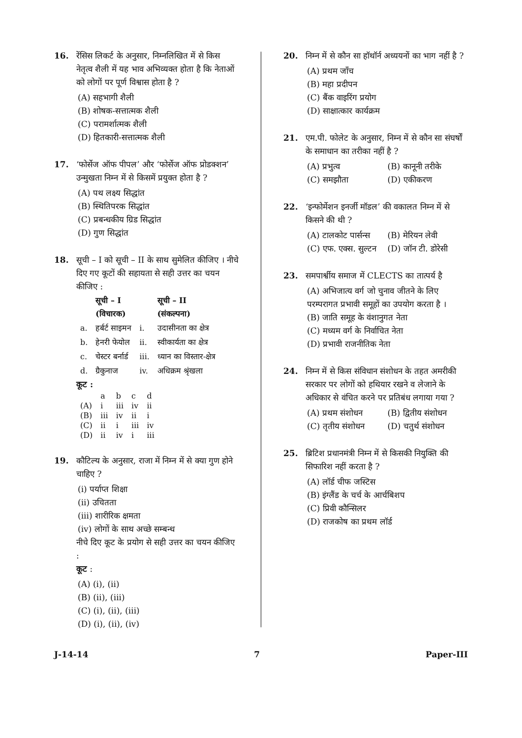16. रेंसिस लिकर्ट के अनुसार, निम्नलिखित में से किस नेतृत्व शैली में यह भाव अभिव्यक्त होता है कि नेताओं को लोगों पर पूर्ण विश्वास होता है ?
(A) सहभागी शैली
(B) शोषक-सत्तात्मक शैली
(C) परामर्शात्मक शैली
(D) हितकारी-सत्तात्मक शैली
17. ‘फोर्सेज ऑफ पीपल’ और ‘फोर्सेज ऑफ प्रोडक्शन’ उन्मुखता निम्न में से किसमें प्रयुक्त होता है ?
(A) पथ लक्ष्य सिद्धांत
(B) स्थितिपरक सिद्धांत
(C) प्रबन्धकीय ग्रिड सिद्धांत
(D) गुण सिद्धांत
18. सूची – I को सूची – II के साथ सुमेलित कीजिए । नीचे दिए गए कूटों की सहायता से सही उत्तर का चयन कीजिए :
| | सूची – I (विचारक) | | सूची – II (संकल्पना) |
| --- | --- | --- | --- |
| a. | हर्बर्ट साइमन | i. | उदासीनता का क्षेत्र |
| b. | हेनरी फेयोल | ii. | स्वीकार्यता का क्षेत्र |
| c. | चेस्टर बर्नार्ड | iii. | ध्यान का विस्तार-क्षेत्र |
| d. | ग्रैकुनाज | iv. | अधिक्रम श्रृंखला |
कूट :
| | a | b | c | d |
| (A) | i | iii | iv | ii |
| (B) | iii | iv | ii | i |
| (C) | ii | i | iii | iv |
| (D) | ii | iv | i | iii |
19. कौटिल्य के अनुसार, राजा में निम्न में से क्या गुण होने चाहिए ?
(i) पर्याप्त शिक्षा
(ii) उचितता
(iii) शारीरिक क्षमता
(iv) लोगों के साथ अच्छे सम्बन्ध
नीचे दिए कूट के प्रयोग से सही उत्तर का चयन कीजिए :
कूट :
(A) (i), (ii)
(B) (ii), (iii)
(C) (i), (ii), (iii)
(D) (i), (ii), (iv)
20. निम्न में से कौन सा हॉथॉर्न अध्ययनों का भाग नहीं है ?
(A) प्रथम जाँच
(B) महा प्रदीपन
(C) बैंक वाइरिंग प्रयोग
(D) साक्षात्कार कार्यक्रम
21. एम.पी. फोलेट के अनुसार, निम्न में से कौन सा संघर्षों के समाधान का तरीका नहीं है ?
(A) प्रभुत्व (B) कानूनी तरीके
(C) समझौता (D) एकीकरण
22. ‘इन्फोर्मेशन इनर्जी मॉडल’ की वकालत निम्न में से किसने की थी ?
(A) टालकोट पार्सन्स (B) मेरियन लेवी
(C) एफ. एक्स. सुल्टन (D) जॉन टी. डोरेसी
23. समपार्श्वीय समाज में CLECTS का तात्पर्य है
(A) अभिजात्य वर्ग जो चुनाव जीतने के लिए परम्परागत प्रभावी समूहों का उपयोग करता है ।
(B) जाति समूह के वंशानुगत नेता
(C) मध्यम वर्ग के निर्वाचित नेता
(D) प्रभावी राजनीतिक नेता
24. निम्न में से किस संविधान संशोधन के तहत अमरीकी सरकार पर लोगों को हथियार रखने व लेजाने के अधिकार से वंचित करने पर प्रतिबंध लगाया गया ?
(A) प्रथम संशोधन (B) द्वितीय संशोधन
(C) तृतीय संशोधन (D) चतुर्थ संशोधन
25. ब्रिटिश प्रधानमंत्री निम्न में से किसकी नियुक्ति की सिफारिश नहीं करता है ?
(A) लॉर्ड चीफ जस्टिस
(B) इंग्लैंड के चर्च के आर्चबिशप
(C) प्रिवी कौन्सिलर
(D) राजकोष का प्रथम लॉर्ड
J-14-14 7 Paper-III